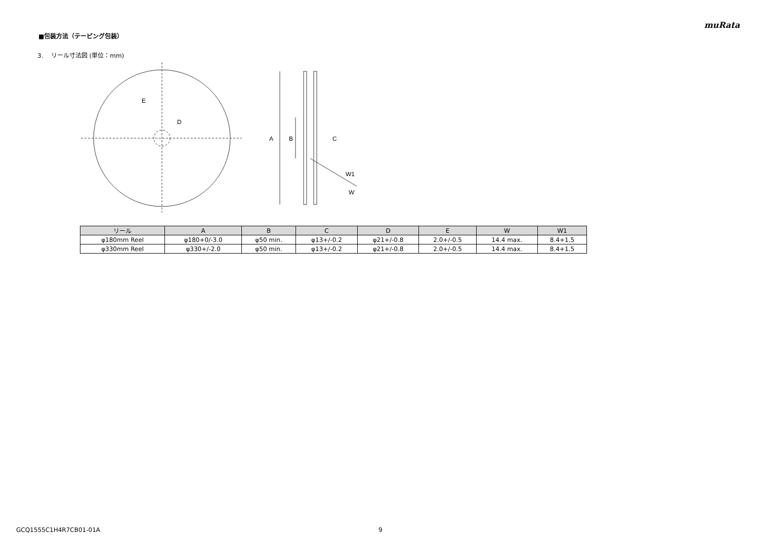muRata
■包装方法（テーピング包装）
3. リール寸法図 (単位：mm)
E
D
A
B
C
W1
W
| リール | A | B | C | D | E | W | W1 |
| --- | --- | --- | --- | --- | --- | --- | --- |
| φ180mm Reel | φ180+0/-3.0 | φ50 min. | φ13+/-0.2 | φ21+/-0.8 | 2.0+/-0.5 | 14.4 max. | 8.4+1.5 |
| φ330mm Reel | φ330+/-2.0 | φ50 min. | φ13+/-0.2 | φ21+/-0.8 | 2.0+/-0.5 | 14.4 max. | 8.4+1.5 |
GCQ1555C1H4R7CB01-01A 9